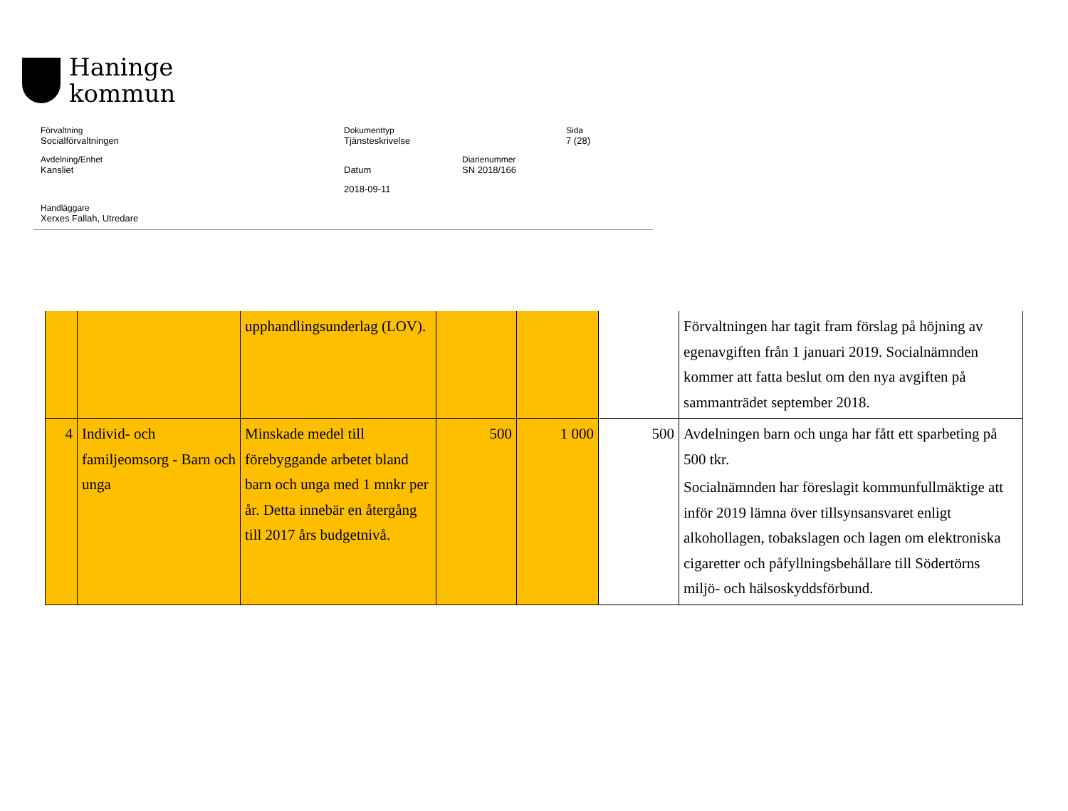Haninge
kommun
Förvaltning
Socialförvaltningen
Dokumenttyp
Tjänsteskrivelse
Sida
7 (28)
Avdelning/Enhet
Kansliet
Datum
Diarienummer
SN 2018/166
2018-09-11
Handläggare
Xerxes Fallah, Utredare
| | | upphandlingsunderlag (LOV). | | | | Förvaltningen har tagit fram förslag på höjning av egenavgiften från 1 januari 2019. Socialnämnden kommer att fatta beslut om den nya avgiften på sammanträdet september 2018. |
| 4 | Individ- och familjeomsorg - Barn och unga | Minskade medel till förebyggande arbetet bland barn och unga med 1 mnkr per år. Detta innebär en återgång till 2017 års budgetnivå. | 500 | 1 000 | 500 | Avdelningen barn och unga har fått ett sparbeting på 500 tkr. Socialnämnden har föreslagit kommunfullmäktige att inför 2019 lämna över tillsynsansvaret enligt alkohollagen, tobakslagen och lagen om elektroniska cigaretter och påfyllningsbehållare till Södertörns miljö- och hälsoskyddsförbund. |